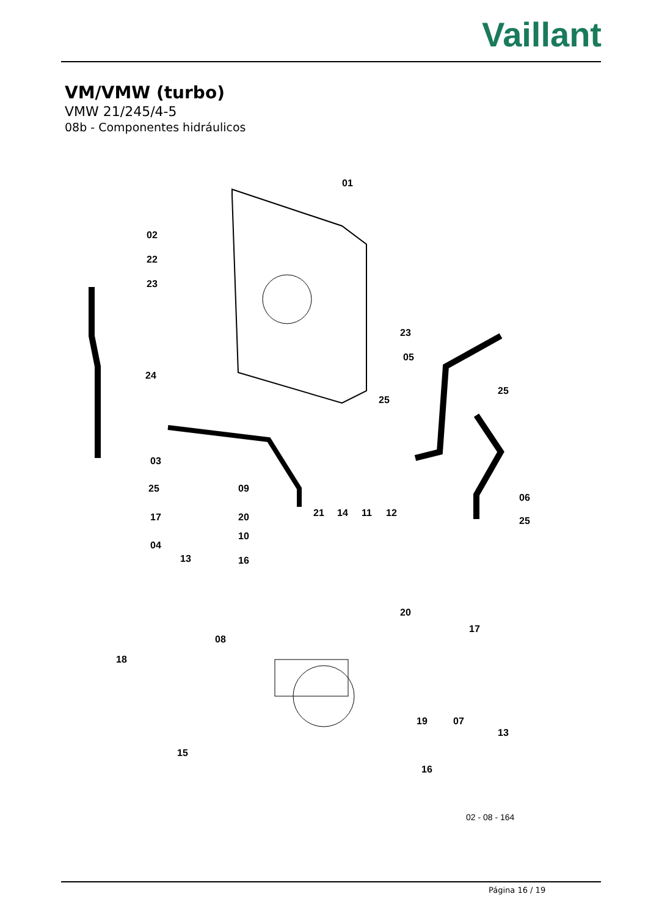Vaillant
VM/VMW (turbo)
VMW 21/245/4-5
08b - Componentes hidráulicos
01
02
22
23
23
05
24
25
25
03
25
09
06
17
20
21
14
11
12
25
10
04
13
16
20
17
08
18
19
07
13
15
16
02 - 08 - 164
Página 16 / 19